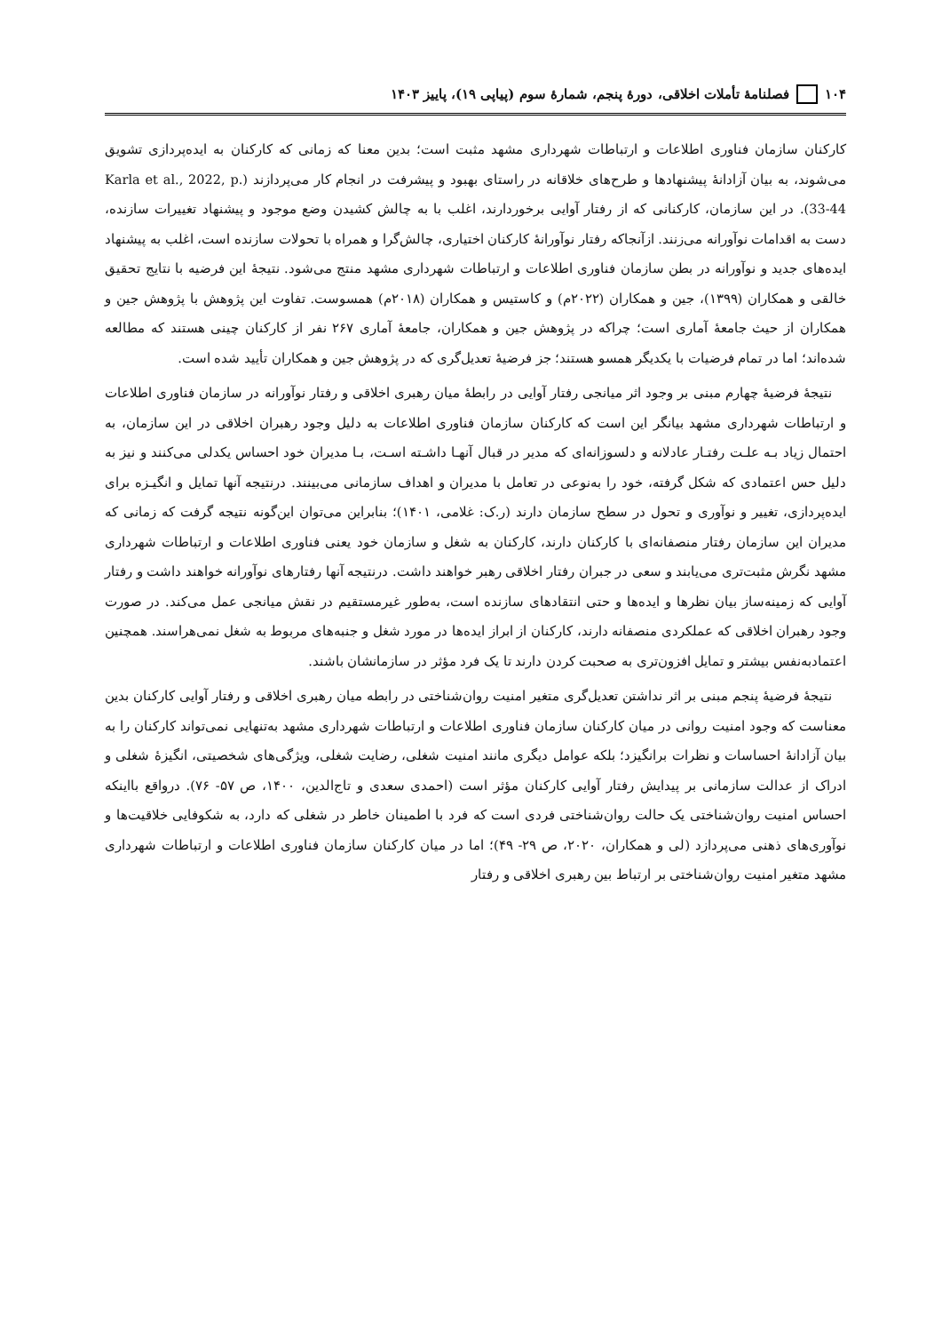۱۰۴ فصلنامهٔ تأملات اخلاقی، دورهٔ پنجم، شمارهٔ سوم (پیاپی ۱۹)، پاییز ۱۴۰۳
کارکنان سازمان فناوری اطلاعات و ارتباطات شهرداری مشهد مثبت است؛ بدین معنا که زمانی که کارکنان به ایده‌پردازی تشویق می‌شوند، به بیان آزادانهٔ پیشنهادها و طرح‌های خلاقانه در راستای بهبود و پیشرفت در انجام کار می‌پردازند (Karla et al., 2022, p. 33-44). در این سازمان، کارکنانی که از رفتار آوایی برخوردارند، اغلب با به چالش کشیدن وضع موجود و پیشنهاد تغییرات سازنده، دست به اقدامات نوآورانه می‌زنند. ازآنجاکه رفتار نوآورانهٔ کارکنان اختیاری، چالش‌گرا و همراه با تحولات سازنده است، اغلب به پیشنهاد ایده‌های جدید و نوآورانه در بطن سازمان فناوری اطلاعات و ارتباطات شهرداری مشهد منتج می‌شود. نتیجهٔ این فرضیه با نتایج تحقیق خالقی و همکاران (۱۳۹۹)، جین و همکاران (۲۰۲۲م) و کاستیس و همکاران (۲۰۱۸م) همسوست. تفاوت این پژوهش با پژوهش جین و همکاران از حیث جامعهٔ آماری است؛ چراکه در پژوهش جین و همکاران، جامعهٔ آماری ۲۶۷ نفر از کارکنان چینی هستند که مطالعه شده‌اند؛ اما در تمام فرضیات با یکدیگر همسو هستند؛ جز فرضیهٔ تعدیل‌گری که در پژوهش جین و همکاران تأیید شده است.
نتیجهٔ فرضیهٔ چهارم مبنی بر وجود اثر میانجی رفتار آوایی در رابطهٔ میان رهبری اخلاقی و رفتار نوآورانه در سازمان فناوری اطلاعات و ارتباطات شهرداری مشهد بیانگر این است که کارکنان سازمان فناوری اطلاعات به دلیل وجود رهبران اخلاقی در این سازمان، به احتمال زیاد بـه علـت رفتـار عادلانه و دلسوزانه‌ای که مدیر در قبال آنهـا داشـته اسـت، بـا مدیران خود احساس یکدلی می‌کنند و نیز به دلیل حس اعتمادی که شکل گرفته، خود را به‌نوعی در تعامل با مدیران و اهداف سازمانی می‌بینند. درنتیجه آنها تمایل و انگیـزه برای ایده‌پردازی، تغییر و نوآوری و تحول در سطح سازمان دارند (ر.ک: غلامی، ۱۴۰۱)؛ بنابراین می‌توان این‌گونه نتیجه گرفت که زمانی که مدیران این سازمان رفتار منصفانه‌ای با کارکنان دارند، کارکنان به شغل و سازمان خود یعنی فناوری اطلاعات و ارتباطات شهرداری مشهد نگرش مثبت‌تری می‌یابند و سعی در جبران رفتار اخلاقی رهبر خواهند داشت. درنتیجه آنها رفتارهای نوآورانه خواهند داشت و رفتار آوایی که زمینه‌ساز بیان نظرها و ایده‌ها و حتی انتقادهای سازنده است، به‌طور غیرمستقیم در نقش میانجی عمل می‌کند. در صورت وجود رهبران اخلاقی که عملکردی منصفانه دارند، کارکنان از ابراز ایده‌ها در مورد شغل و جنبه‌های مربوط به شغل نمی‌هراسند. همچنین اعتمادبه‌نفس بیشتر و تمایل افزون‌تری به صحبت کردن دارند تا یک فرد مؤثر در سازمانشان باشند.
نتیجهٔ فرضیهٔ پنجم مبنی بر اثر نداشتن تعدیل‌گری متغیر امنیت روان‌شناختی در رابطه میان رهبری اخلاقی و رفتار آوایی کارکنان بدین معناست که وجود امنیت روانی در میان کارکنان سازمان فناوری اطلاعات و ارتباطات شهرداری مشهد به‌تنهایی نمی‌تواند کارکنان را به بیان آزادانهٔ احساسات و نظرات برانگیزد؛ بلکه عوامل دیگری مانند امنیت شغلی، رضایت شغلی، ویژگی‌های شخصیتی، انگیزهٔ شغلی و ادراک از عدالت سازمانی بر پیدایش رفتار آوایی کارکنان مؤثر است (احمدی سعدی و تاج‌الدین، ۱۴۰۰، ص ۵۷- ۷۶). درواقع بااینکه احساس امنیت روان‌شناختی یک حالت روان‌شناختی فردی است که فرد با اطمینان خاطر در شغلی که دارد، به شکوفایی خلاقیت‌ها و نوآوری‌های ذهنی می‌پردازد (لی و همکاران، ۲۰۲۰، ص ۲۹- ۴۹)؛ اما در میان کارکنان سازمان فناوری اطلاعات و ارتباطات شهرداری مشهد متغیر امنیت روان‌شناختی بر ارتباط بین رهبری اخلاقی و رفتار